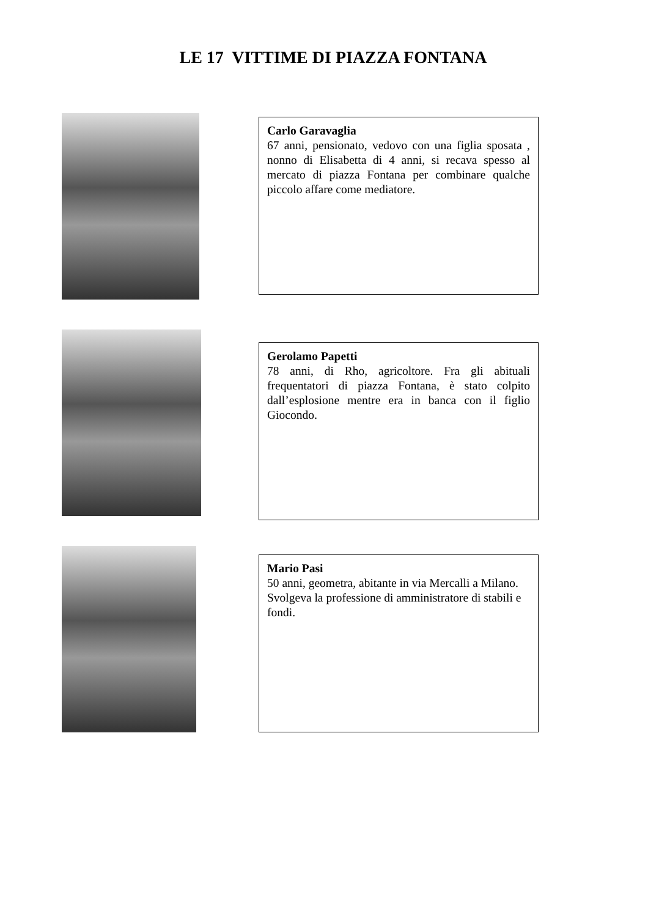LE 17 VITTIME DI PIAZZA FONTANA
Carlo Garavaglia
67 anni, pensionato, vedovo con una figlia sposata , nonno di Elisabetta di 4 anni, si recava spesso al mercato di piazza Fontana per combinare qualche piccolo affare come mediatore.
Gerolamo Papetti
78 anni, di Rho, agricoltore. Fra gli abituali frequentatori di piazza Fontana, è stato colpito dall’esplosione mentre era in banca con il figlio Giocondo.
Mario Pasi
50 anni, geometra, abitante in via Mercalli a Milano. Svolgeva la professione di amministratore di stabili e fondi.